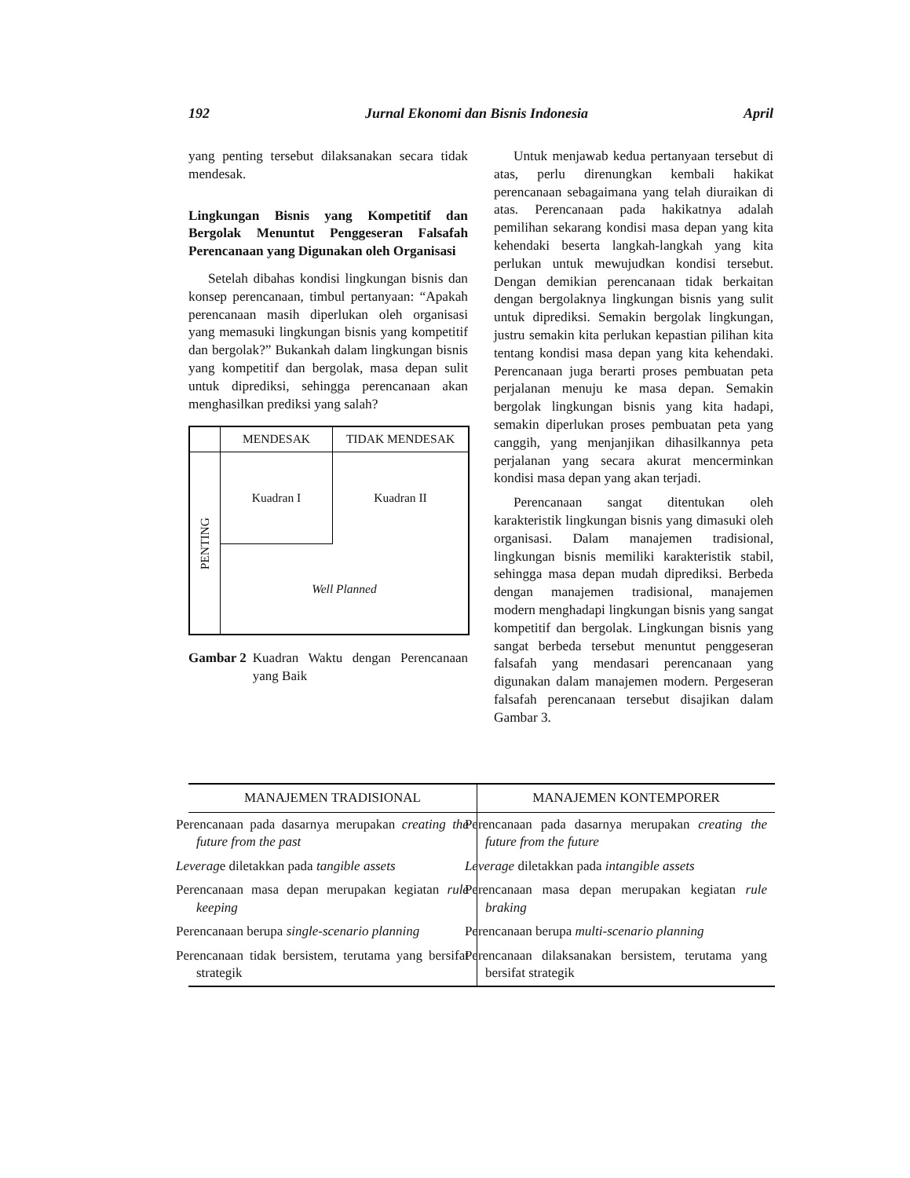192 Jurnal Ekonomi dan Bisnis Indonesia April
yang penting tersebut dilaksanakan secara tidak mendesak.
Lingkungan Bisnis yang Kompetitif dan Bergolak Menuntut Penggeseran Falsafah Perencanaan yang Digunakan oleh Organisasi
Setelah dibahas kondisi lingkungan bisnis dan konsep perencanaan, timbul pertanyaan: “Apakah perencanaan masih diperlukan oleh organisasi yang memasuki lingkungan bisnis yang kompetitif dan bergolak?” Bukankah dalam lingkungan bisnis yang kompetitif dan bergolak, masa depan sulit untuk diprediksi, sehingga perencanaan akan menghasilkan prediksi yang salah?
| | MENDESAK | TIDAK MENDESAK |
| PENTING | Kuadran I | Kuadran II |
| | Well Planned | |
Gambar 2 Kuadran Waktu dengan Perencanaan yang Baik
Untuk menjawab kedua pertanyaan tersebut di atas, perlu direnungkan kembali hakikat perencanaan sebagaimana yang telah diuraikan di atas. Perencanaan pada hakikatnya adalah pemilihan sekarang kondisi masa depan yang kita kehendaki beserta langkah-langkah yang kita perlukan untuk mewujudkan kondisi tersebut. Dengan demikian perencanaan tidak berkaitan dengan bergolaknya lingkungan bisnis yang sulit untuk diprediksi. Semakin bergolak lingkungan, justru semakin kita perlukan kepastian pilihan kita tentang kondisi masa depan yang kita kehendaki. Perencanaan juga berarti proses pembuatan peta perjalanan menuju ke masa depan. Semakin bergolak lingkungan bisnis yang kita hadapi, semakin diperlukan proses pembuatan peta yang canggih, yang menjanjikan dihasilkannya peta perjalanan yang secara akurat mencerminkan kondisi masa depan yang akan terjadi.
Perencanaan sangat ditentukan oleh karakteristik lingkungan bisnis yang dimasuki oleh organisasi. Dalam manajemen tradisional, lingkungan bisnis memiliki karakteristik stabil, sehingga masa depan mudah diprediksi. Berbeda dengan manajemen tradisional, manajemen modern menghadapi lingkungan bisnis yang sangat kompetitif dan bergolak. Lingkungan bisnis yang sangat berbeda tersebut menuntut penggeseran falsafah yang mendasari perencanaan yang digunakan dalam manajemen modern. Pergeseran falsafah perencanaan tersebut disajikan dalam Gambar 3.
| MANAJEMEN TRADISIONAL | MANAJEMEN KONTEMPORER |
| --- | --- |
| Perencanaan pada dasarnya merupakan creating the future from the past | Perencanaan pada dasarnya merupakan creating the future from the future |
| Leverag e diletakkan pada tangible assets | Leverage diletakkan pada intangible assets |
| Perencanaan masa depan merupakan kegiatan rule keeping | Perencanaan masa depan merupakan kegiatan rule braking |
| Perencanaan berupa single-scenario planning | Perencanaan berupa multi-scenario planning |
| Perencanaan tidak bersistem, terutama yang bersifat strategik | Perencanaan dilaksanakan bersistem, terutama yang bersifat strategik |